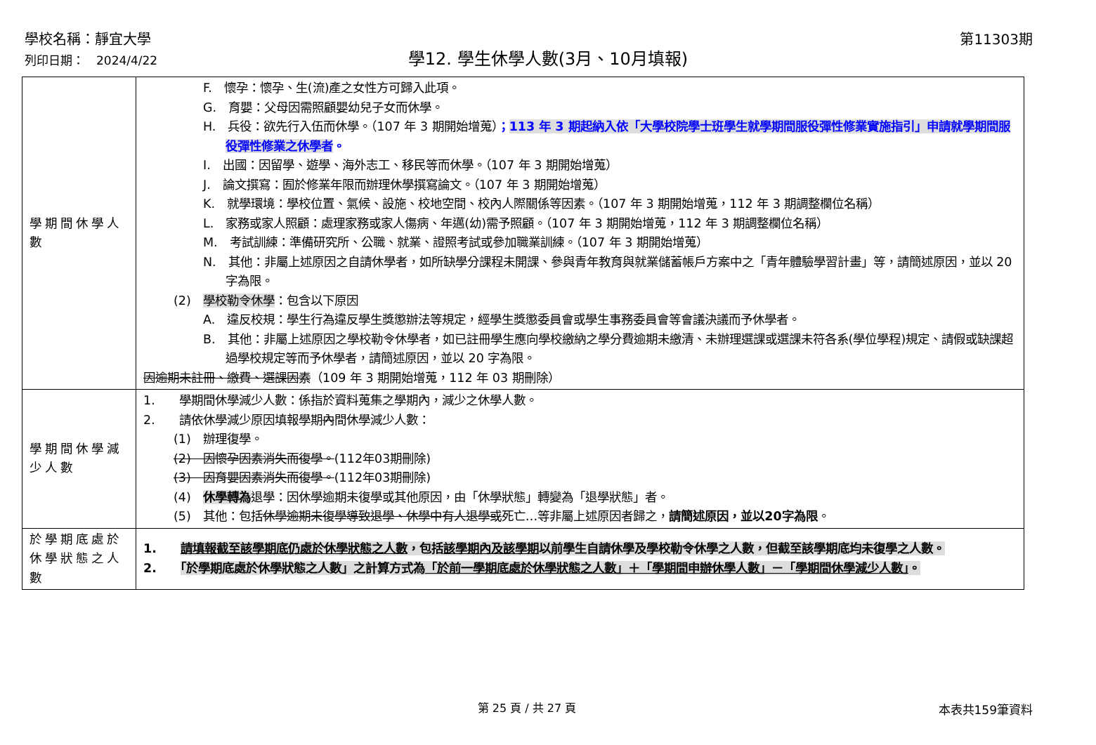學校名稱：靜宜大學
學12. 學生休學人數(3月、10月填報)
第11303期
列印日期：　2024/4/22
| 學期間休學人數 | F. 懷孕：懷孕、生(流)產之女性方可歸入此項。 G. 育嬰：父母因需照顧嬰幼兒子女而休學。 H. 兵役：欲先行入伍而休學。（107 年 3 期開始增蒐） ； 113 年 3 期起納入依「大學校院學士班學生就學期間服役彈性修業實施指引」申請就學期間服役彈性修業之休學者 。 I. 出國：因留學、遊學、海外志工、移民等而休學。（107 年 3 期開始增蒐） J. 論文撰寫：囿於修業年限而辦理休學撰寫論文。（107 年 3 期開始增蒐） K. 就學環境：學校位置、氣候、設施、校地空間、校內人際關係等因素。（107 年 3 期開始增蒐，112 年 3 期調整欄位名稱） L. 家務或家人照顧：處理家務或家人傷病、年邁(幼)需予照顧。（107 年 3 期開始增蒐，112 年 3 期調整欄位名稱） M. 考試訓練：準備研究所、公職、就業、證照考試或參加職業訓練。（107 年 3 期開始增蒐） N. 其他：非屬上述原因之自請休學者，如所缺學分課程未開課、參與青年教育與就業儲蓄帳戶方案中之「青年體驗學習計畫」等，請簡述原因，並以 20 字為限。 (2) 學校勒令休學 ：包含以下原因 A. 違反校規：學生行為違反學生獎懲辦法等規定，經學生獎懲委員會或學生事務委員會等會議決議而予休學者。 B. 其他：非屬上述原因之學校勒令休學者，如已註冊學生應向學校繳納之學分費逾期未繳清、未辦理選課或選課未符各系(學位學程)規定、請假或缺課超過學校規定等而予休學者，請簡述原因，並以 20 字為限。 因逾期未註冊、繳費、選課因素 （109 年 3 期開始增蒐，112 年 03 期刪除） |
| 學期間休學減少人數 | 1. 學期間休學減少人數：係指於資料蒐集之學期內，減少之休學人數。 2. 請依休學減少原因填報學期 內 間休學減少人數： (1) 辦理復學。 (2) 因懷孕因素消失而復學。 (112年03期刪除) (3) 因育嬰因素消失而復學。 (112年03期刪除) (4) 休學轉為 退學：因休學逾期未復學或其他原因，由「休學狀態」轉變為「退學狀態」者。 (5) 其他：包括 休學逾期未復學導致退學、休學中有人退學或 死亡…等非屬上述原因者歸之， 請簡述原因，並以20字為限 。 |
| 於學期底處於休學狀態之人數 | 1. 請填報截至該學期底仍處於休學狀態之人數 ，包括 該學期內及該學期 以前學生自請休學及學校勒令休學之人數，但截至該學期底均未復學之人數。 2. 「於學期底處於休學狀態之人數」之計算方式為 「於前一學期底處於休學狀態之人數」＋「學期間申辦休學人數」－「學期間休學減少人數」 。 |
第 25 頁 / 共 27 頁 本表共159筆資料